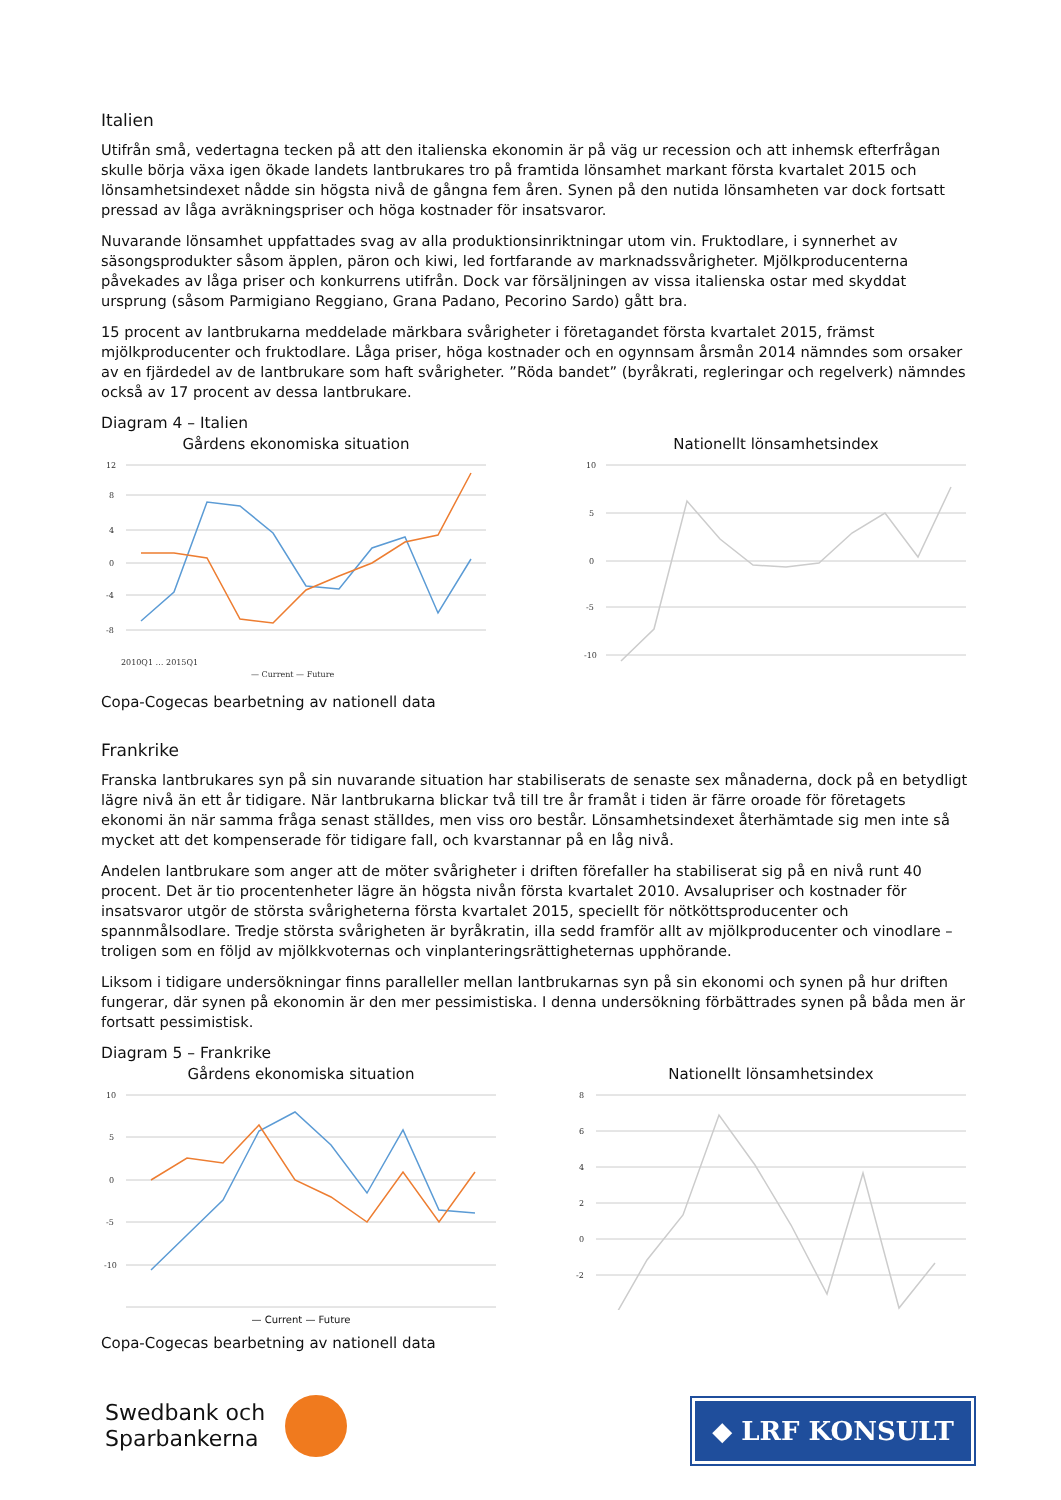Italien
Utifrån små, vedertagna tecken på att den italienska ekonomin är på väg ur recession och att inhemsk efterfrågan skulle börja växa igen ökade landets lantbrukares tro på framtida lönsamhet markant första kvartalet 2015 och lönsamhetsindexet nådde sin högsta nivå de gångna fem åren. Synen på den nutida lönsamheten var dock fortsatt pressad av låga avräkningspriser och höga kostnader för insatsvaror.
Nuvarande lönsamhet uppfattades svag av alla produktionsinriktningar utom vin. Fruktodlare, i synnerhet av säsongsprodukter såsom äpplen, päron och kiwi, led fortfarande av marknadssvårigheter. Mjölkproducenterna påvekades av låga priser och konkurrens utifrån. Dock var försäljningen av vissa italienska ostar med skyddat ursprung (såsom Parmigiano Reggiano, Grana Padano, Pecorino Sardo) gått bra.
15 procent av lantbrukarna meddelade märkbara svårigheter i företagandet första kvartalet 2015, främst mjölkproducenter och fruktodlare. Låga priser, höga kostnader och en ogynnsam årsmån 2014 nämndes som orsaker av en fjärdedel av de lantbrukare som haft svårigheter. ”Röda bandet” (byråkrati, regleringar och regelverk) nämndes också av 17 procent av dessa lantbrukare.
Diagram 4 – Italien
Gårdens ekonomiska situation
12
8
4
0
-4
-8
2010Q1 … 2015Q1
— Current — Future
Nationellt lönsamhetsindex
10
5
0
-5
-10
Copa-Cogecas bearbetning av nationell data
Frankrike
Franska lantbrukares syn på sin nuvarande situation har stabiliserats de senaste sex månaderna, dock på en betydligt lägre nivå än ett år tidigare. När lantbrukarna blickar två till tre år framåt i tiden är färre oroade för företagets ekonomi än när samma fråga senast ställdes, men viss oro består. Lönsamhetsindexet återhämtade sig men inte så mycket att det kompenserade för tidigare fall, och kvarstannar på en låg nivå.
Andelen lantbrukare som anger att de möter svårigheter i driften förefaller ha stabiliserat sig på en nivå runt 40 procent. Det är tio procentenheter lägre än högsta nivån första kvartalet 2010. Avsalupriser och kostnader för insatsvaror utgör de största svårigheterna första kvartalet 2015, speciellt för nötköttsproducenter och spannmålsodlare. Tredje största svårigheten är byråkratin, illa sedd framför allt av mjölkproducenter och vinodlare – troligen som en följd av mjölkkvoternas och vinplanteringsrättigheternas upphörande.
Liksom i tidigare undersökningar finns paralleller mellan lantbrukarnas syn på sin ekonomi och synen på hur driften fungerar, där synen på ekonomin är den mer pessimistiska. I denna undersökning förbättrades synen på båda men är fortsatt pessimistisk.
Diagram 5 – Frankrike
Gårdens ekonomiska situation
10
5
0
-5
-10
— Current — Future
Nationellt lönsamhetsindex
8
6
4
2
0
-2
Copa-Cogecas bearbetning av nationell data
Swedbank och
Sparbankerna
◆ LRF KONSULT